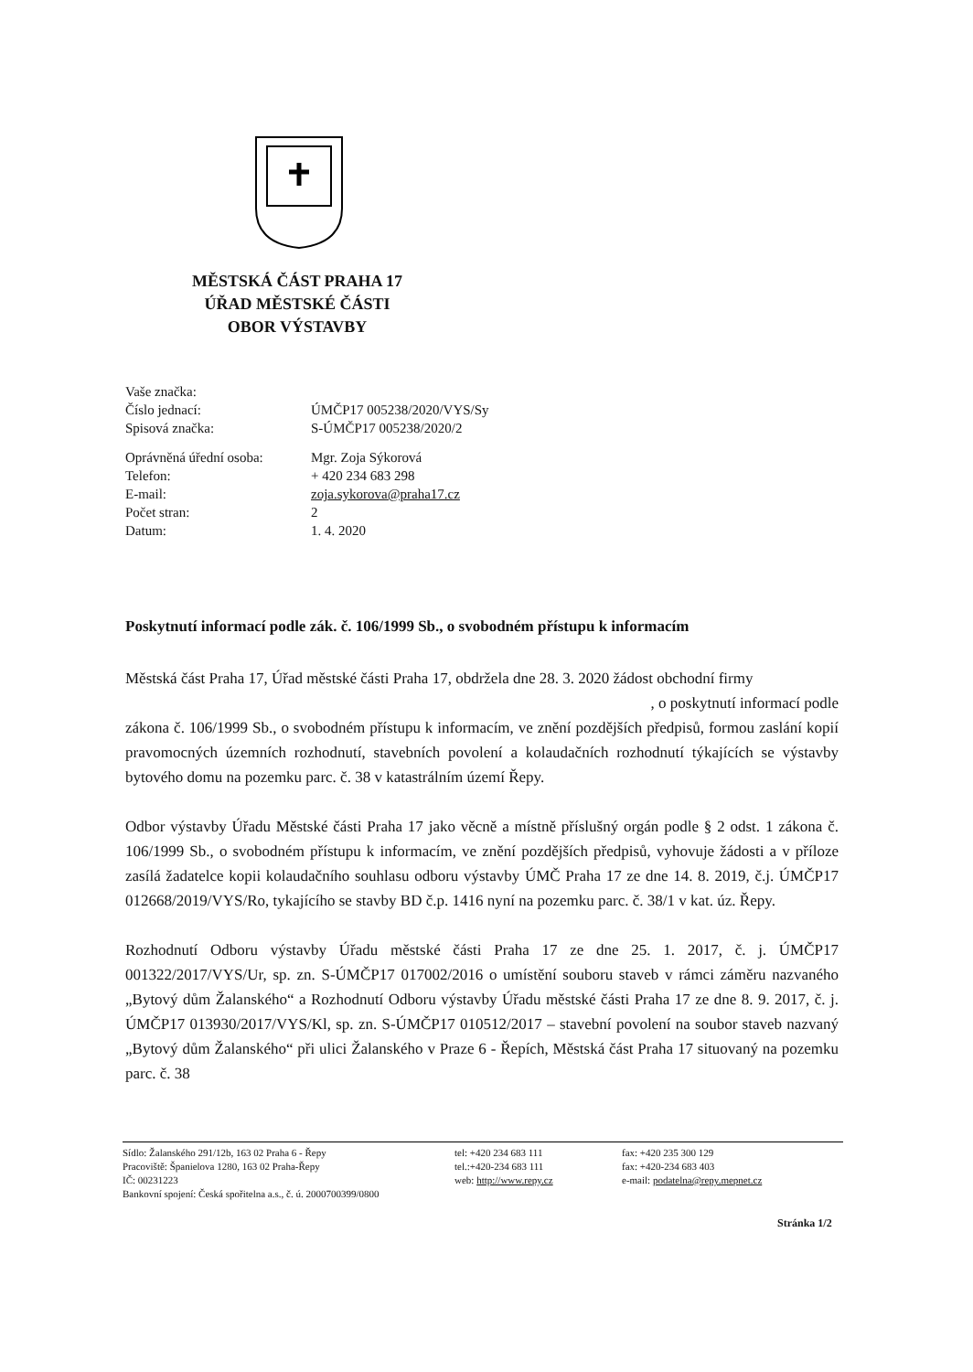MĚSTSKÁ ČÁST PRAHA 17
ÚŘAD MĚSTSKÉ ČÁSTI
OBOR VÝSTAVBY
| Vaše značka: | |
| Číslo jednací: | ÚMČP17 005238/2020/VYS/Sy |
| Spisová značka: | S-ÚMČP17 005238/2020/2 |
| Oprávněná úřední osoba: | Mgr. Zoja Sýkorová |
| Telefon: | + 420 234 683 298 |
| E-mail: | zoja.sykorova@praha17.cz |
| Počet stran: | 2 |
| Datum: | 1. 4. 2020 |
Poskytnutí informací podle zák. č. 106/1999 Sb., o svobodném přístupu k informacím
Městská část Praha 17, Úřad městské části Praha 17, obdržela dne 28. 3. 2020 žádost obchodní firmy
, o poskytnutí informací podle
zákona č. 106/1999 Sb., o svobodném přístupu k informacím, ve znění pozdějších předpisů, formou zaslání kopií pravomocných územních rozhodnutí, stavebních povolení a kolaudačních rozhodnutí týkajících se výstavby bytového domu na pozemku parc. č. 38 v katastrálním území Řepy.
Odbor výstavby Úřadu Městské části Praha 17 jako věcně a místně příslušný orgán podle § 2 odst. 1 zákona č. 106/1999 Sb., o svobodném přístupu k informacím, ve znění pozdějších předpisů, vyhovuje žádosti a v příloze zasílá žadatelce kopii kolaudačního souhlasu odboru výstavby ÚMČ Praha 17 ze dne 14. 8. 2019, č.j. ÚMČP17 012668/2019/VYS/Ro, tykajícího se stavby BD č.p. 1416 nyní na pozemku parc. č. 38/1 v kat. úz. Řepy.
Rozhodnutí Odboru výstavby Úřadu městské části Praha 17 ze dne 25. 1. 2017, č. j. ÚMČP17 001322/2017/VYS/Ur, sp. zn. S-ÚMČP17 017002/2016 o umístění souboru staveb v rámci záměru nazvaného „Bytový dům Žalanského“ a Rozhodnutí Odboru výstavby Úřadu městské části Praha 17 ze dne 8. 9. 2017, č. j. ÚMČP17 013930/2017/VYS/Kl, sp. zn. S-ÚMČP17 010512/2017 – stavební povolení na soubor staveb nazvaný „Bytový dům Žalanského“ při ulici Žalanského v Praze 6 - Řepích, Městská část Praha 17 situovaný na pozemku parc. č. 38
Sídlo: Žalanského 291/12b, 163 02 Praha 6 - Řepy
Pracoviště: Španielova 1280, 163 02 Praha-Řepy
IČ: 00231223
Bankovní spojení: Česká spořitelna a.s., č. ú. 2000700399/0800
tel: +420 234 683 111
tel.:+420-234 683 111
web: http://www.repy.cz
fax: +420 235 300 129
fax: +420-234 683 403
e-mail: podatelna@repy.mepnet.cz
Stránka 1/2